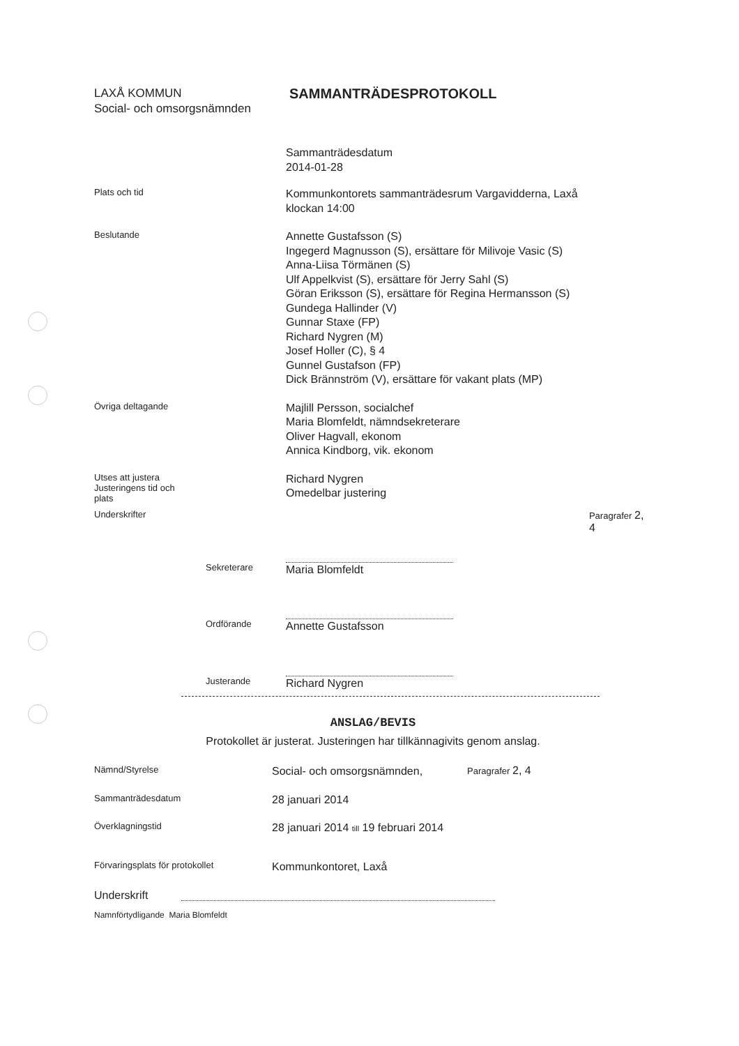LAXÅ KOMMUN
Social- och omsorgsnämnden
SAMMANTRÄDESPROTOKOLL
Sammanträdesdatum
2014-01-28
Plats och tid
Kommunkontorets sammanträdesrum Vargavidderna, Laxå
klockan 14:00
Beslutande
Annette Gustafsson (S)
Ingegerd Magnusson (S), ersättare för Milivoje Vasic (S)
Anna-Liisa Törmänen (S)
Ulf Appelkvist (S), ersättare för Jerry Sahl (S)
Göran Eriksson (S), ersättare för Regina Hermansson (S)
Gundega Hallinder (V)
Gunnar Staxe (FP)
Richard Nygren (M)
Josef Holler (C), § 4
Gunnel Gustafson (FP)
Dick Brännström (V), ersättare för vakant plats (MP)
Övriga deltagande
Majlill Persson, socialchef
Maria Blomfeldt, nämndsekreterare
Oliver Hagvall, ekonom
Annica Kindborg, vik. ekonom
Utses att justera
Justeringens tid och
plats
Richard Nygren
Omedelbar justering
Underskrifter Paragrafer 2, 4
Sekreterare
Maria Blomfeldt
Ordförande
Annette Gustafsson
Justerande
Richard Nygren
ANSLAG/BEVIS
Protokollet är justerat. Justeringen har tillkännagivits genom anslag.
Nämnd/Styrelse
Social- och omsorgsnämnden,
Paragrafer 2, 4
Sammanträdesdatum
28 januari 2014
Överklagningstid
28 januari 2014 till 19 februari 2014
Förvaringsplats för protokollet
Kommunkontoret, Laxå
Underskrift
Namnförtydligande Maria Blomfeldt